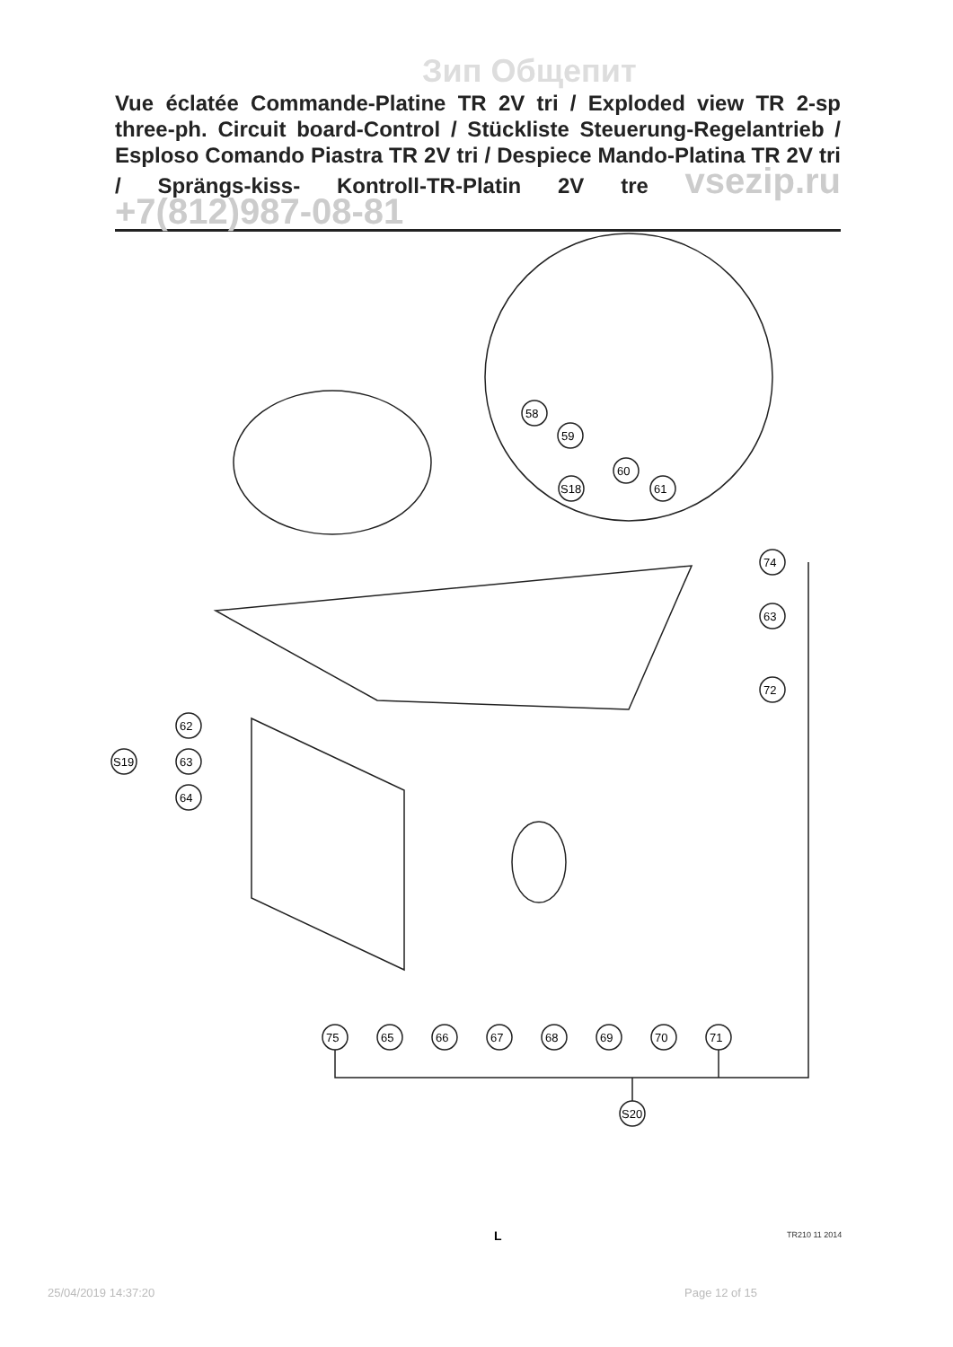Зип Общепит
Vue éclatée Commande-Platine TR 2V tri / Exploded view TR 2-sp three-ph. Circuit board-Control / Stückliste Steuerung-Regelantrieb / Esploso Comando Piastra TR 2V tri / Despiece Mando-Platina TR 2V tri / Sprängs-kiss- Kontroll-TR-Platin 2V tre vsezip.ru +7(812)987-08-81
58
59
60
61
S18
74
63
72
62
63
64
S19
75
65
66
67
68
69
70
71
S20
L TR210 11 2014
25/04/2019 14:37:20 Page 12 of 15